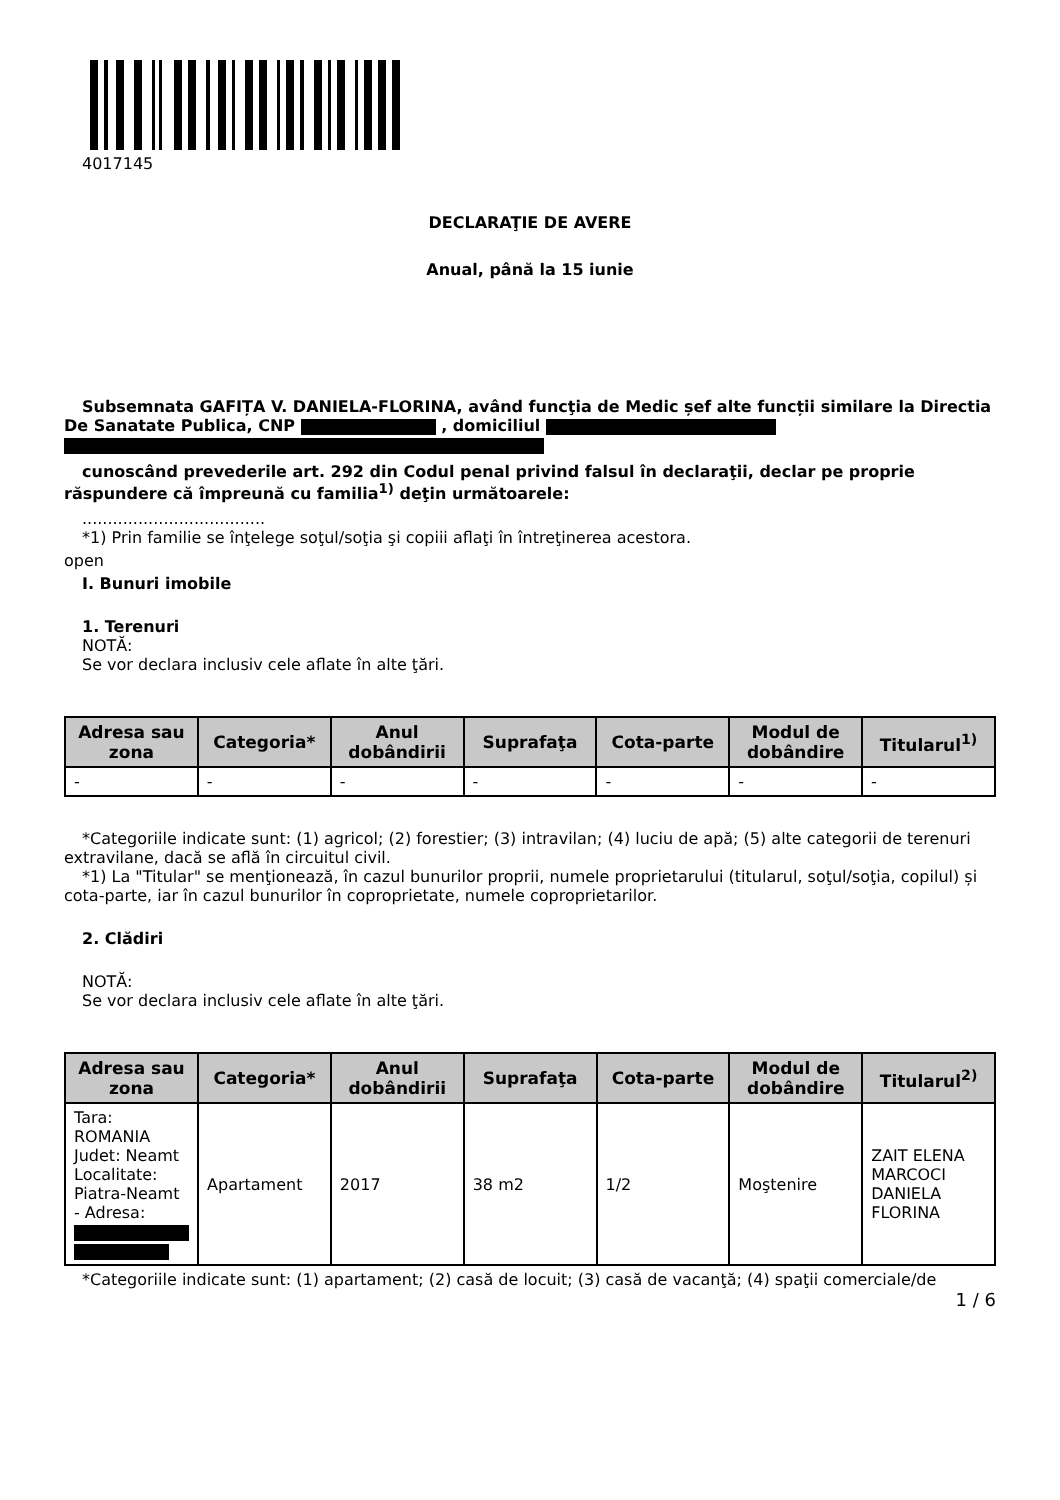4017145
DECLARAŢIE DE AVERE
Anual, până la 15 iunie
Subsemnata GAFIȚA V. DANIELA-FLORINA, având funcţia de Medic șef alte funcții similare la Directia De Sanatate Publica, CNP , domiciliul
cunoscând prevederile art. 292 din Codul penal privind falsul în declaraţii, declar pe proprie răspundere că împreună cu familia<sup>1)</sup> deţin următoarele:
....................................
*1) Prin familie se înţelege soţul/soţia şi copiii aflaţi în întreţinerea acestora.
open
I. Bunuri imobile
1. Terenuri
NOTĂ:
Se vor declara inclusiv cele aflate în alte ţări.
| Adresa sau zona | Categoria* | Anul dobândirii | Suprafaţa | Cota-parte | Modul de dobândire | Titularul<sup>1)</sup> |
| --- | --- | --- | --- | --- | --- | --- |
| - | - | - | - | - | - | - |
*Categoriile indicate sunt: (1) agricol; (2) forestier; (3) intravilan; (4) luciu de apă; (5) alte categorii de terenuri extravilane, dacă se află în circuitul civil.
*1) La "Titular" se menţionează, în cazul bunurilor proprii, numele proprietarului (titularul, soţul/soţia, copilul) și cota-parte, iar în cazul bunurilor în coproprietate, numele coproprietarilor.
2. Clădiri
NOTĂ:
Se vor declara inclusiv cele aflate în alte ţări.
| Adresa sau zona | Categoria* | Anul dobândirii | Suprafaţa | Cota-parte | Modul de dobândire | Titularul<sup>2)</sup> |
| --- | --- | --- | --- | --- | --- | --- |
| Tara: ROMANIA Judet: Neamt Localitate: Piatra-Neamt - Adresa: | Apartament | 2017 | 38 m2 | 1/2 | Moştenire | ZAIT ELENA MARCOCI DANIELA FLORINA |
*Categoriile indicate sunt: (1) apartament; (2) casă de locuit; (3) casă de vacanţă; (4) spaţii comerciale/de
1 / 6